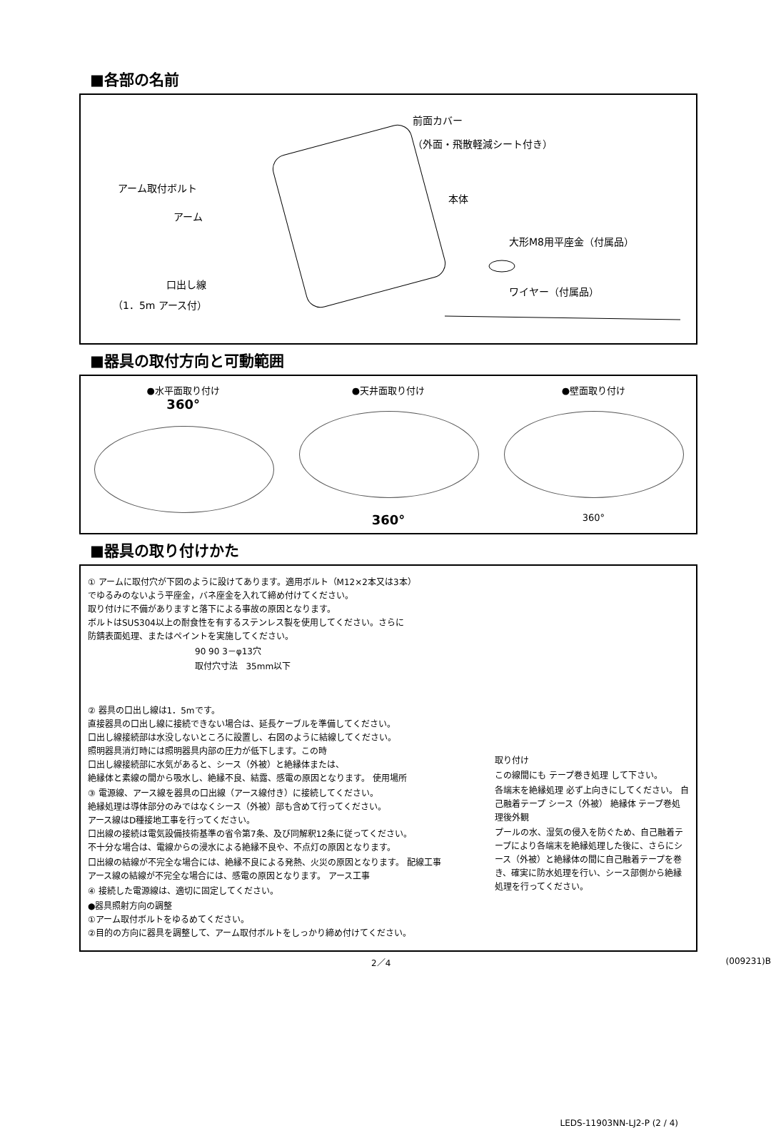■各部の名前
前面カバー
（外面・飛散軽減シート付き）
アーム取付ボルト
アーム
本体
大形M8用平座金（付属品）
口出し線
（1．5m アース付）
ワイヤー（付属品）
■器具の取付方向と可動範囲
●水平面取り付け
360°
●天井面取り付け
360°
●壁面取り付け
360°
■器具の取り付けかた
① アームに取付穴が下図のように設けてあります。適用ボルト（M12×2本又は3本）
でゆるみのないよう平座金，バネ座金を入れて締め付けてください。
取り付けに不備がありますと落下による事故の原因となります。
ボルトはSUS304以上の耐食性を有するステンレス製を使用してください。さらに
防錆表面処理、またはペイントを実施してください。
90 90 3－φ13穴
取付穴寸法 35mm以下
② 器具の口出し線は1．5mです。
直接器具の口出し線に接続できない場合は、延長ケーブルを準備してください。
口出し線接続部は水没しないところに設置し、右図のように結線してください。
照明器具消灯時には照明器具内部の圧力が低下します。この時
口出し線接続部に水気があると、シース（外被）と絶縁体または、
絶縁体と素線の間から吸水し、絶縁不良、結露、感電の原因となります。 使用場所
③ 電源線、アース線を器具の口出線（アース線付き）に接続してください。
絶縁処理は導体部分のみではなくシース（外被）部も含めて行ってください。
アース線はD種接地工事を行ってください。
口出線の接続は電気設備技術基準の省令第7条、及び同解釈12条に従ってください。
不十分な場合は、電線からの浸水による絶縁不良や、不点灯の原因となります。
口出線の結線が不完全な場合には、絶縁不良による発熱、火災の原因となります。 配線工事
アース線の結線が不完全な場合には、感電の原因となります。 アース工事
④ 接続した電源線は、適切に固定してください。
●器具照射方向の調整
①アーム取付ボルトをゆるめてください。
②目的の方向に器具を調整して、アーム取付ボルトをしっかり締め付けてください。
取り付け
この線間にも テープ巻き処理 して下さい。
各端末を絶縁処理 必ず上向きにしてください。 自己融着テープ シース（外被） 絶縁体 テープ巻処理後外観
プールの水、湿気の侵入を防ぐため、自己融着テープにより各端末を絶縁処理した後に、さらにシース（外被）と絶縁体の間に自己融着テープを巻き、確実に防水処理を行い、シース部側から絶縁処理を行ってください。
2／4 (009231)B
LEDS-11903NN-LJ2-P (2 / 4)